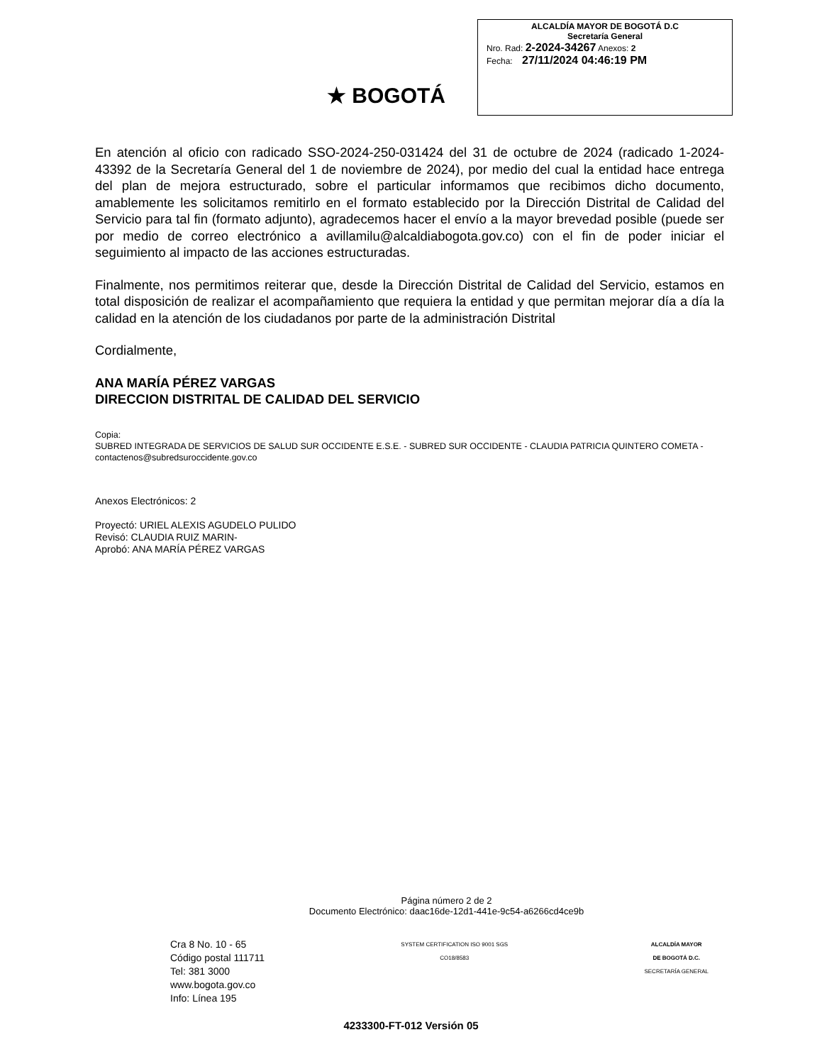★ BOGOTÁ
ALCALDÍA MAYOR DE BOGOTÁ D.C
Secretaría General
Nro. Rad: 2-2024-34267 Anexos: 2
Fecha: 27/11/2024 04:46:19 PM
En atención al oficio con radicado SSO-2024-250-031424 del 31 de octubre de 2024 (radicado 1-2024-43392 de la Secretaría General del 1 de noviembre de 2024), por medio del cual la entidad hace entrega del plan de mejora estructurado, sobre el particular informamos que recibimos dicho documento, amablemente les solicitamos remitirlo en el formato establecido por la Dirección Distrital de Calidad del Servicio para tal fin (formato adjunto), agradecemos hacer el envío a la mayor brevedad posible (puede ser por medio de correo electrónico a avillamilu@alcaldiabogota.gov.co) con el fin de poder iniciar el seguimiento al impacto de las acciones estructuradas.
Finalmente, nos permitimos reiterar que, desde la Dirección Distrital de Calidad del Servicio, estamos en total disposición de realizar el acompañamiento que requiera la entidad y que permitan mejorar día a día la calidad en la atención de los ciudadanos por parte de la administración Distrital
Cordialmente,
ANA MARÍA PÉREZ VARGAS
DIRECCION DISTRITAL DE CALIDAD DEL SERVICIO
Copia:
SUBRED INTEGRADA DE SERVICIOS DE SALUD SUR OCCIDENTE E.S.E. - SUBRED SUR OCCIDENTE - CLAUDIA PATRICIA QUINTERO COMETA - contactenos@subredsuroccidente.gov.co
Anexos Electrónicos: 2
Proyectó: URIEL ALEXIS AGUDELO PULIDO
Revisó: CLAUDIA RUIZ MARIN-
Aprobó: ANA MARÍA PÉREZ VARGAS
Página número 2 de 2
Documento Electrónico: daac16de-12d1-441e-9c54-a6266cd4ce9b
Cra 8 No. 10 - 65
Código postal 111711
Tel: 381 3000
www.bogota.gov.co
Info: Línea 195
SYSTEM CERTIFICATION ISO 9001 SGS
CO18/8583
ALCALDÍA MAYOR
DE BOGOTÁ D.C.
SECRETARÍA GENERAL
4233300-FT-012 Versión 05